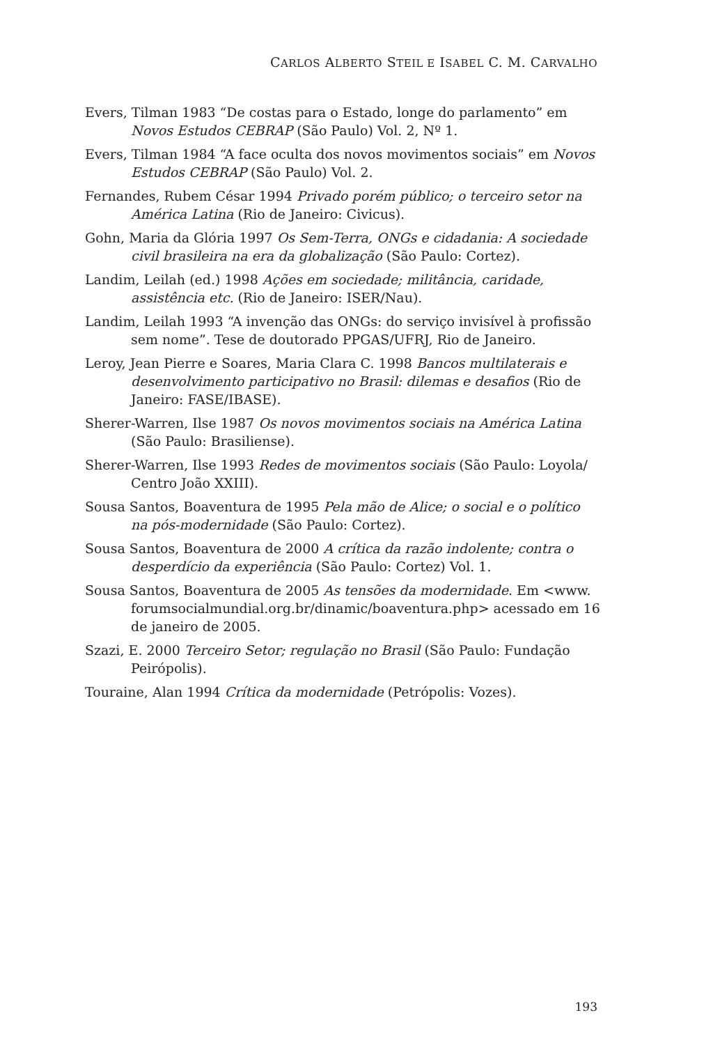CARLOS ALBERTO STEIL E ISABEL C. M. CARVALHO
Evers, Tilman 1983 “De costas para o Estado, longe do parlamento” em Novos Estudos CEBRAP (São Paulo) Vol. 2, Nº 1.
Evers, Tilman 1984 “A face oculta dos novos movimentos sociais” em Novos Estudos CEBRAP (São Paulo) Vol. 2.
Fernandes, Rubem César 1994 Privado porém público; o terceiro setor na América Latina (Rio de Janeiro: Civicus).
Gohn, Maria da Glória 1997 Os Sem-Terra, ONGs e cidadania: A sociedade civil brasileira na era da globalização (São Paulo: Cortez).
Landim, Leilah (ed.) 1998 Ações em sociedade; militância, caridade, assistência etc. (Rio de Janeiro: ISER/Nau).
Landim, Leilah 1993 “A invenção das ONGs: do serviço invisível à profissão sem nome”. Tese de doutorado PPGAS/UFRJ, Rio de Janeiro.
Leroy, Jean Pierre e Soares, Maria Clara C. 1998 Bancos multilaterais e desenvolvimento participativo no Brasil: dilemas e desafios (Rio de Janeiro: FASE/IBASE).
Sherer-Warren, Ilse 1987 Os novos movimentos sociais na América Latina (São Paulo: Brasiliense).
Sherer-Warren, Ilse 1993 Redes de movimentos sociais (São Paulo: Loyola/ Centro João XXIII).
Sousa Santos, Boaventura de 1995 Pela mão de Alice; o social e o político na pós-modernidade (São Paulo: Cortez).
Sousa Santos, Boaventura de 2000 A crítica da razão indolente; contra o desperdício da experiência (São Paulo: Cortez) Vol. 1.
Sousa Santos, Boaventura de 2005 As tensões da modernidade. Em <www. forumsocialmundial.org.br/dinamic/boaventura.php> acessado em 16 de janeiro de 2005.
Szazi, E. 2000 Terceiro Setor; regulação no Brasil (São Paulo: Fundação Peirópolis).
Touraine, Alan 1994 Crítica da modernidade (Petrópolis: Vozes).
193